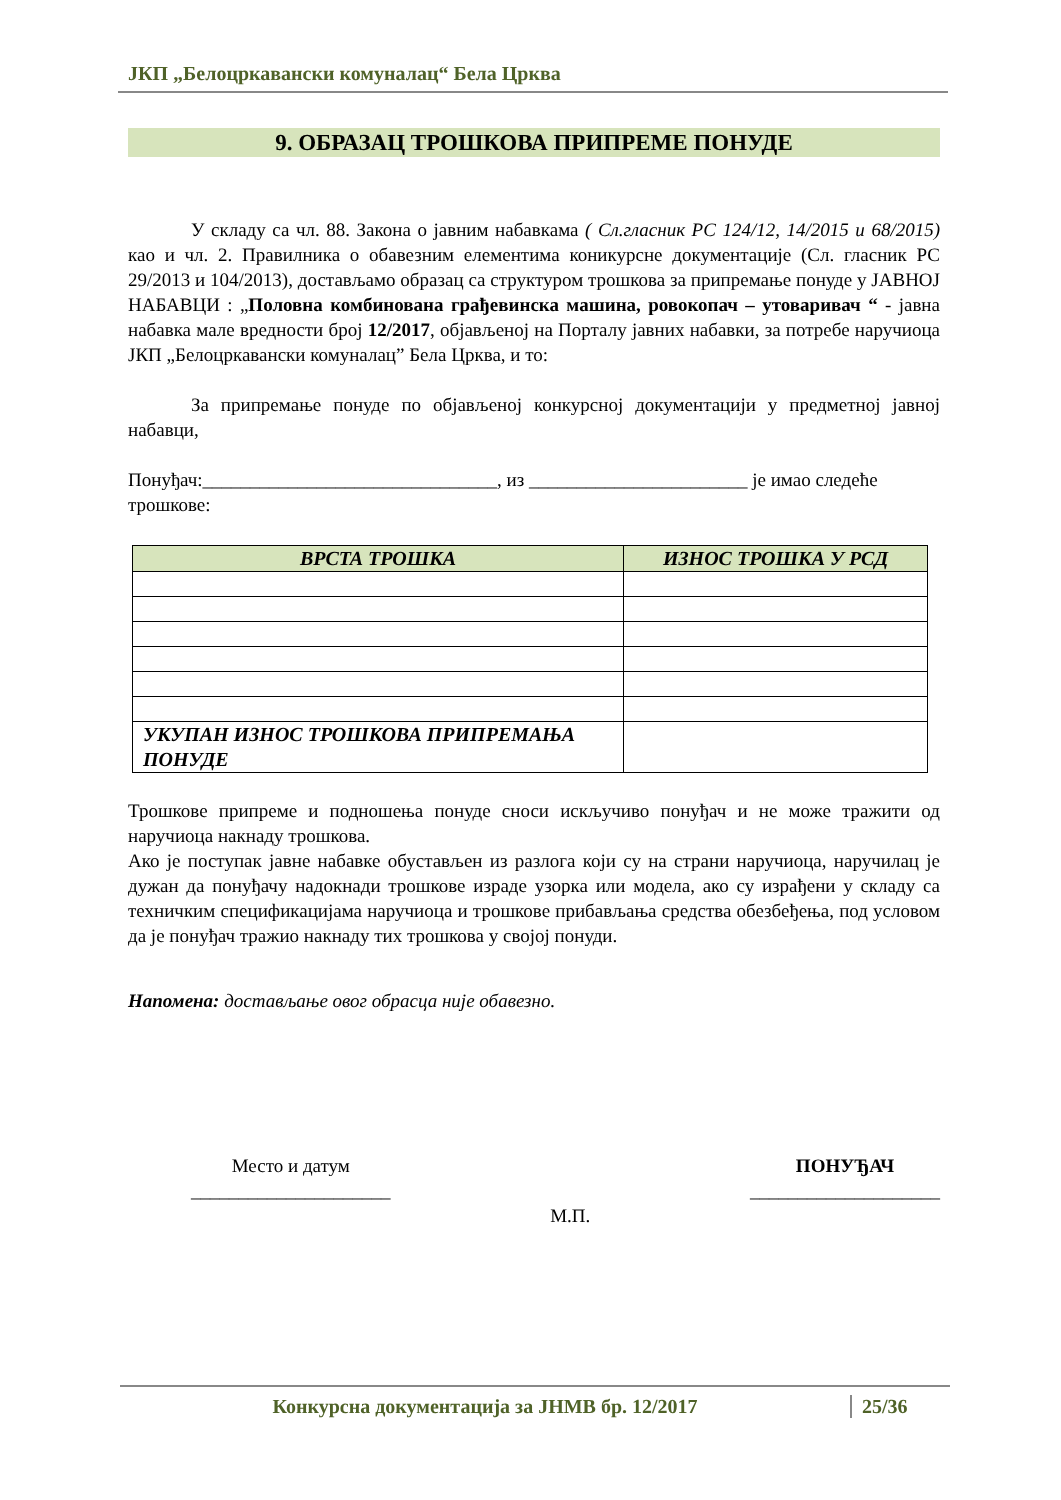ЈКП „Белоцркавански комуналац“ Бела Црква
9. ОБРАЗАЦ ТРОШКОВА ПРИПРЕМЕ ПОНУДЕ
У складу са чл. 88. Закона о јавним набавкама ( Сл.гласник РС 124/12, 14/2015 и 68/2015) као и чл. 2. Правилника о обавезним елементима коникурсне документације (Сл. гласник РС 29/2013 и 104/2013), достављамо образац са структуром трошкова за припремање понуде у ЈАВНОЈ НАБАВЦИ : „Половна комбинована грађевинска машина, ровокопач – утоваривач “ - јавна набавка мале вредности број 12/2017, објављеној на Порталу јавних набавки, за потребе наручиоца ЈКП „Белоцркавански комуналац” Бела Црква, и то:
За припремање понуде по објављеној конкурсној документацији у предметној јавној набавци,
Понуђач:_______________________________, из _______________________ је имао следеће трошкове:
| ВРСТА ТРОШКА | ИЗНОС ТРОШКА У РСД |
| --- | --- |
| УКУПАН ИЗНОС ТРОШКОВА ПРИПРЕМАЊА ПОНУДЕ | |
Трошкове припреме и подношења понуде сноси искључиво понуђач и не може тражити од наручиоца накнаду трошкова.
Ако је поступак јавне набавке обустављен из разлога који су на страни наручиоца, наручилац је дужан да понуђачу надокнади трошкове израде узорка или модела, ако су израђени у складу са техничким спецификацијама наручиоца и трошкове прибављања средства обезбеђења, под условом да је понуђач тражио накнаду тих трошкова у својој понуди.
Напомена: достављање овог обрасца није обавезно.
Место и датум
_____________________
М.П.
ПОНУЂАЧ
____________________
Конкурсна документација за ЈНМВ бр. 12/2017 25/36